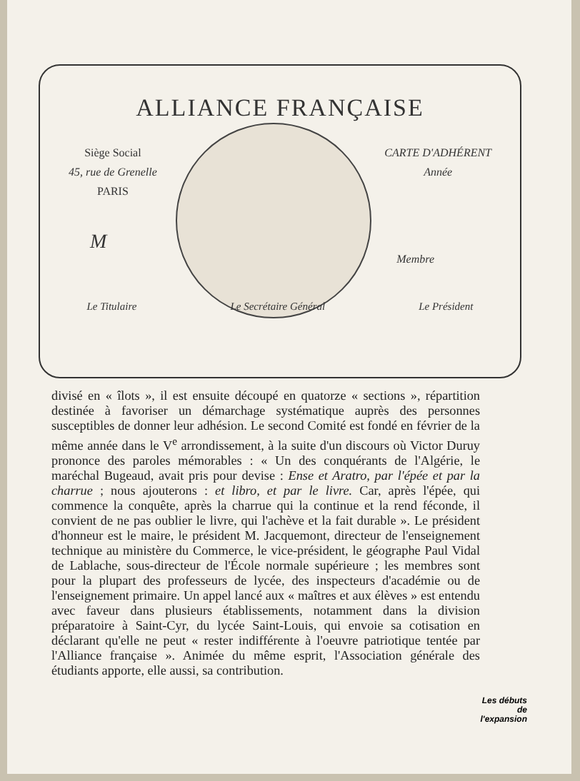ALLIANCE FRANÇAISE
Siège Social
45, rue de Grenelle
PARIS
CARTE D'ADHÉRENT
Année
M
Membre
Le Titulaire Le Secrétaire Général Le Président
divisé en « îlots », il est ensuite découpé en quatorze « sections », répartition destinée à favoriser un démarchage systématique auprès des personnes susceptibles de donner leur adhésion. Le second Comité est fondé en février de la même année dans le V<sup>e</sup> arrondissement, à la suite d'un discours où Victor Duruy prononce des paroles mémorables : « Un des conquérants de l'Algérie, le maréchal Bugeaud, avait pris pour devise : Ense et Aratro, par l'épée et par la charrue ; nous ajouterons : et libro, et par le livre. Car, après l'épée, qui commence la conquête, après la charrue qui la continue et la rend féconde, il convient de ne pas oublier le livre, qui l'achève et la fait durable ». Le président d'honneur est le maire, le président M. Jacquemont, directeur de l'enseignement technique au ministère du Commerce, le vice-président, le géographe Paul Vidal de Lablache, sous-directeur de l'École normale supérieure ; les membres sont pour la plupart des professeurs de lycée, des inspecteurs d'académie ou de l'enseignement primaire. Un appel lancé aux « maîtres et aux élèves » est entendu avec faveur dans plusieurs établissements, notamment dans la division préparatoire à Saint-Cyr, du lycée Saint-Louis, qui envoie sa cotisation en déclarant qu'elle ne peut « rester indifférente à l'oeuvre patriotique tentée par l'Alliance française ». Animée du même esprit, l'Association générale des étudiants apporte, elle aussi, sa contribution.
Les débuts
de
l'expansion